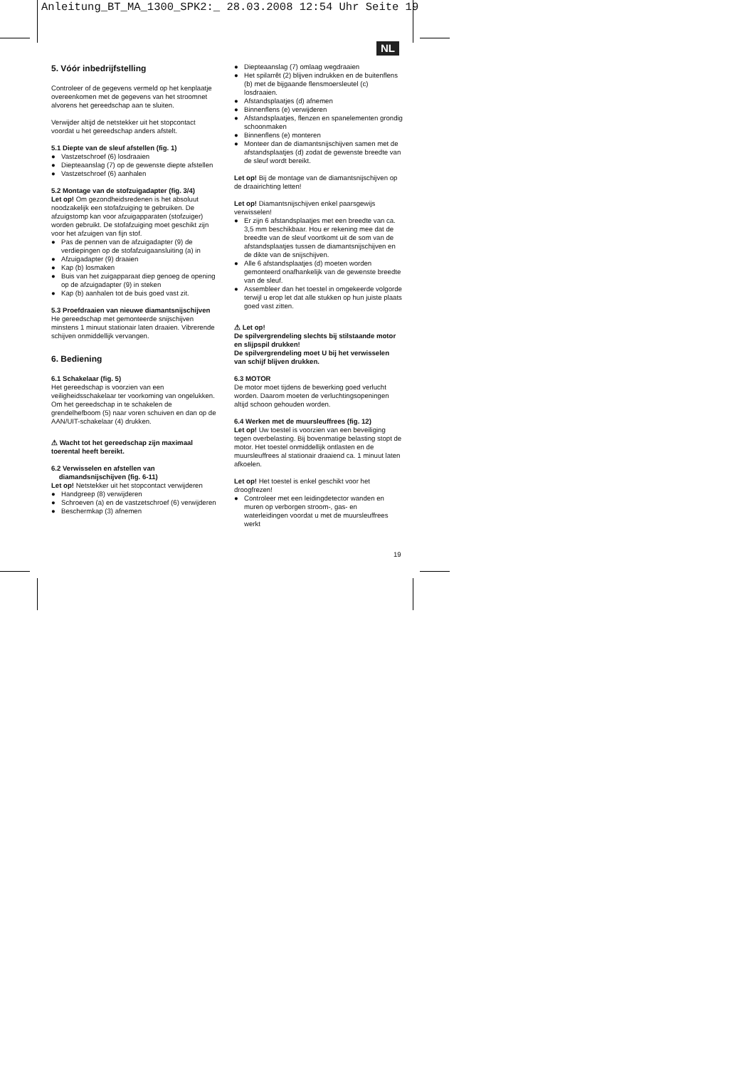Anleitung_BT_MA_1300_SPK2:_ 28.03.2008 12:54 Uhr Seite 19
NL
5. Vóór inbedrijfstelling
Controleer of de gegevens vermeld op het kenplaatje overeenkomen met de gegevens van het stroomnet alvorens het gereedschap aan te sluiten.
Verwijder altijd de netstekker uit het stopcontact voordat u het gereedschap anders afstelt.
5.1 Diepte van de sleuf afstellen (fig. 1)
● Vastzetschroef (6) losdraaien
● Diepteaanslag (7) op de gewenste diepte afstellen
● Vastzetschroef (6) aanhalen
5.2 Montage van de stofzuigadapter (fig. 3/4)
Let op! Om gezondheidsredenen is het absoluut noodzakelijk een stofafzuiging te gebruiken. De afzuigstomp kan voor afzuigapparaten (stofzuiger) worden gebruikt. De stofafzuiging moet geschikt zijn voor het afzuigen van fijn stof.
● Pas de pennen van de afzuigadapter (9) de verdiepingen op de stofafzuigaansluiting (a) in
● Afzuigadapter (9) draaien
● Kap (b) losmaken
● Buis van het zuigapparaat diep genoeg de opening op de afzuigadapter (9) in steken
● Kap (b) aanhalen tot de buis goed vast zit.
5.3 Proefdraaien van nieuwe diamantsnijschijven
He gereedschap met gemonteerde snijschijven minstens 1 minuut stationair laten draaien. Vibrerende schijven onmiddellijk vervangen.
6. Bediening
6.1 Schakelaar (fig. 5)
Het gereedschap is voorzien van een veiligheidsschakelaar ter voorkoming van ongelukken.
Om het gereedschap in te schakelen de grendelhefboom (5) naar voren schuiven en dan op de AAN/UIT-schakelaar (4) drukken.
⚠ Wacht tot het gereedschap zijn maximaal toerental heeft bereikt.
6.2 Verwisselen en afstellen van
diamandsnijschijven (fig. 6-11)
Let op! Netstekker uit het stopcontact verwijderen
● Handgreep (8) verwijderen
● Schroeven (a) en de vastzetschroef (6) verwijderen
● Beschermkap (3) afnemen
● Diepteaanslag (7) omlaag wegdraaien
● Het spilarrêt (2) blijven indrukken en de buitenflens (b) met de bijgaande flensmoersleutel (c) losdraaien.
● Afstandsplaatjes (d) afnemen
● Binnenflens (e) verwijderen
● Afstandsplaatjes, flenzen en spanelementen grondig schoonmaken
● Binnenflens (e) monteren
● Monteer dan de diamantsnijschijven samen met de afstandsplaatjes (d) zodat de gewenste breedte van de sleuf wordt bereikt.
Let op! Bij de montage van de diamantsnijschijven op de draairichting letten!
Let op! Diamantsnijschijven enkel paarsgewijs verwisselen!
● Er zijn 6 afstandsplaatjes met een breedte van ca. 3,5 mm beschikbaar. Hou er rekening mee dat de breedte van de sleuf voortkomt uit de som van de afstandsplaatjes tussen de diamantsnijschijven en de dikte van de snijschijven.
● Alle 6 afstandsplaatjes (d) moeten worden gemonteerd onafhankelijk van de gewenste breedte van de sleuf.
● Assembleer dan het toestel in omgekeerde volgorde terwijl u erop let dat alle stukken op hun juiste plaats goed vast zitten.
⚠ Let op!
De spilvergrendeling slechts bij stilstaande motor en slijpspil drukken!
De spilvergrendeling moet U bij het verwisselen van schijf blijven drukken.
6.3 MOTOR
De motor moet tijdens de bewerking goed verlucht worden. Daarom moeten de verluchtingsopeningen altijd schoon gehouden worden.
6.4 Werken met de muursleuffrees (fig. 12)
Let op! Uw toestel is voorzien van een beveiliging tegen overbelasting. Bij bovenmatige belasting stopt de motor. Het toestel onmiddellijk ontlasten en de muursleuffrees al stationair draaiend ca. 1 minuut laten afkoelen.
Let op! Het toestel is enkel geschikt voor het droogfrezen!
● Controleer met een leidingdetector wanden en muren op verborgen stroom-, gas- en waterleidingen voordat u met de muursleuffrees werkt
19